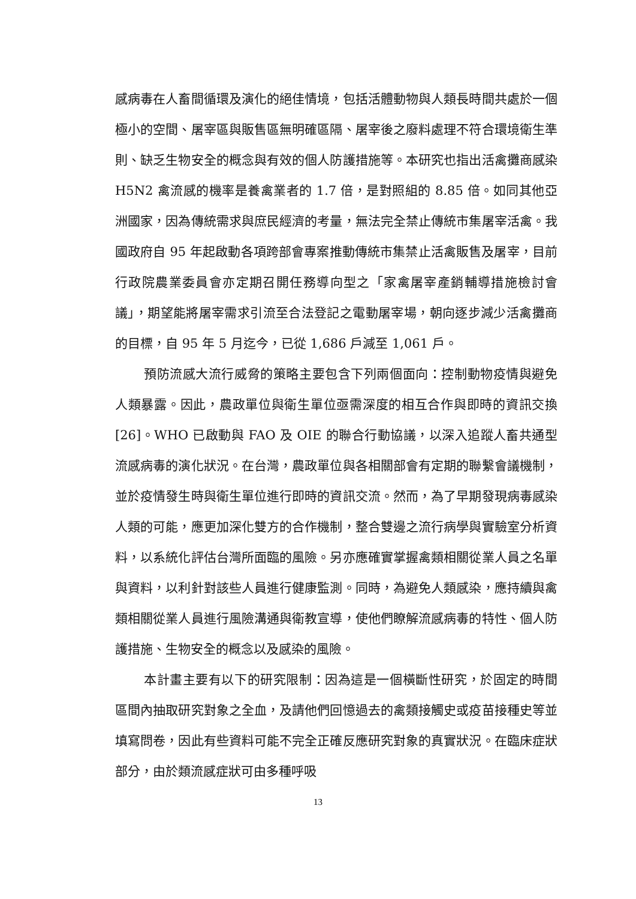感病毒在人畜間循環及演化的絕佳情境，包括活體動物與人類長時間共處於一個極小的空間、屠宰區與販售區無明確區隔、屠宰後之廢料處理不符合環境衛生準則、缺乏生物安全的概念與有效的個人防護措施等。本研究也指出活禽攤商感染 H5N2 禽流感的機率是養禽業者的 1.7 倍，是對照組的 8.85 倍。如同其他亞洲國家，因為傳統需求與庶民經濟的考量，無法完全禁止傳統市集屠宰活禽。我國政府自 95 年起啟動各項跨部會專案推動傳統市集禁止活禽販售及屠宰，目前行政院農業委員會亦定期召開任務導向型之「家禽屠宰產銷輔導措施檢討會議」，期望能將屠宰需求引流至合法登記之電動屠宰場，朝向逐步減少活禽攤商的目標，自 95 年 5 月迄今，已從 1,686 戶減至 1,061 戶。
預防流感大流行威脅的策略主要包含下列兩個面向：控制動物疫情與避免人類暴露。因此，農政單位與衛生單位亟需深度的相互合作與即時的資訊交換[26]。WHO 已啟動與 FAO 及 OIE 的聯合行動協議，以深入追蹤人畜共通型流感病毒的演化狀況。在台灣，農政單位與各相關部會有定期的聯繫會議機制，並於疫情發生時與衛生單位進行即時的資訊交流。然而，為了早期發現病毒感染人類的可能，應更加深化雙方的合作機制，整合雙邊之流行病學與實驗室分析資料，以系統化評估台灣所面臨的風險。另亦應確實掌握禽類相關從業人員之名單與資料，以利針對該些人員進行健康監測。同時，為避免人類感染，應持續與禽類相關從業人員進行風險溝通與衛教宣導，使他們瞭解流感病毒的特性、個人防護措施、生物安全的概念以及感染的風險。
本計畫主要有以下的研究限制：因為這是一個橫斷性研究，於固定的時間區間內抽取研究對象之全血，及請他們回憶過去的禽類接觸史或疫苗接種史等並填寫問卷，因此有些資料可能不完全正確反應研究對象的真實狀況。在臨床症狀部分，由於類流感症狀可由多種呼吸
13